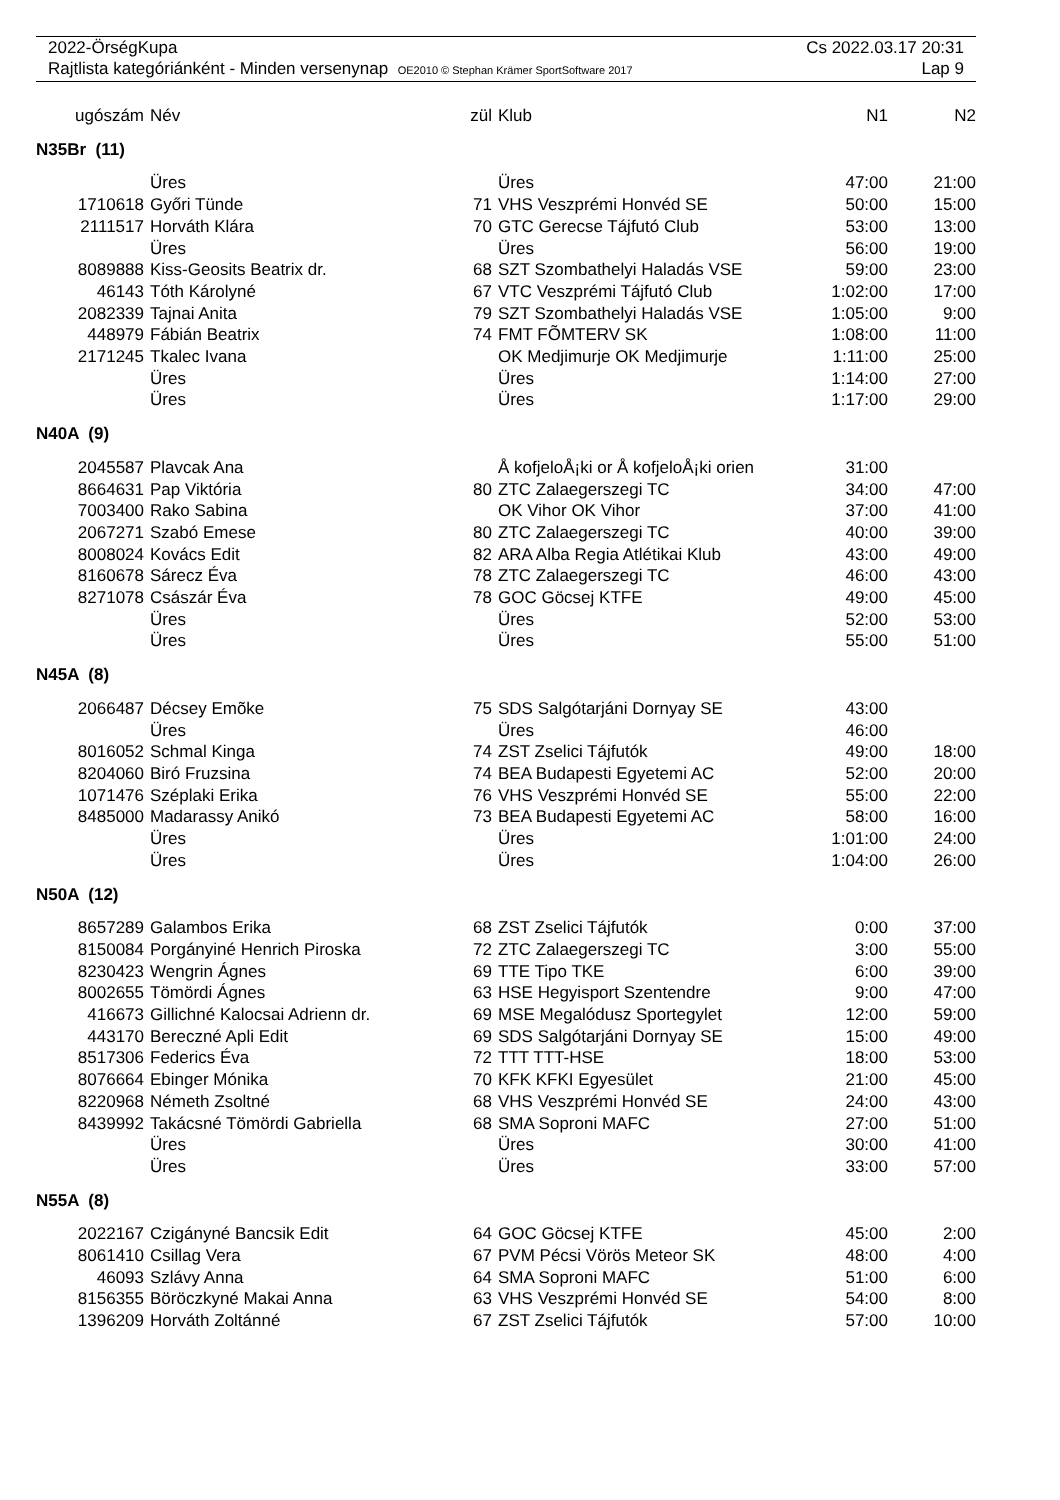2022-ÖrségKupa Cs 2022.03.17 20:31
Rajtlista kategóriánként - Minden versenynap OE2010 © Stephan Krämer SportSoftware 2017 Lap 9
| ugószám | Név | zül | Klub | N1 | N2 |
| --- | --- | --- | --- | --- | --- |
| N35Br (11) | | | | | |
| | Üres | | Üres | 47:00 | 21:00 |
| 1710618 | Győri Tünde | 71 | VHS Veszprémi Honvéd SE | 50:00 | 15:00 |
| 2111517 | Horváth Klára | 70 | GTC Gerecse Tájfutó Club | 53:00 | 13:00 |
| | Üres | | Üres | 56:00 | 19:00 |
| 8089888 | Kiss-Geosits Beatrix dr. | 68 | SZT Szombathelyi Haladás VSE | 59:00 | 23:00 |
| 46143 | Tóth Károlyné | 67 | VTC Veszprémi Tájfutó Club | 1:02:00 | 17:00 |
| 2082339 | Tajnai Anita | 79 | SZT Szombathelyi Haladás VSE | 1:05:00 | 9:00 |
| 448979 | Fábián Beatrix | 74 | FMT FÕMTERV SK | 1:08:00 | 11:00 |
| 2171245 | Tkalec Ivana | | OK Medjimurje OK Medjimurje | 1:11:00 | 25:00 |
| | Üres | | Üres | 1:14:00 | 27:00 |
| | Üres | | Üres | 1:17:00 | 29:00 |
| N40A (9) | | | | | |
| 2045587 | Plavcak Ana | | Å kofjeloÅ¡ki or Å kofjeloÅ¡ki orien | 31:00 | |
| 8664631 | Pap Viktória | 80 | ZTC Zalaegerszegi TC | 34:00 | 47:00 |
| 7003400 | Rako Sabina | | OK Vihor OK Vihor | 37:00 | 41:00 |
| 2067271 | Szabó Emese | 80 | ZTC Zalaegerszegi TC | 40:00 | 39:00 |
| 8008024 | Kovács Edit | 82 | ARA Alba Regia Atlétikai Klub | 43:00 | 49:00 |
| 8160678 | Sárecz Éva | 78 | ZTC Zalaegerszegi TC | 46:00 | 43:00 |
| 8271078 | Császár Éva | 78 | GOC Göcsej KTFE | 49:00 | 45:00 |
| | Üres | | Üres | 52:00 | 53:00 |
| | Üres | | Üres | 55:00 | 51:00 |
| N45A (8) | | | | | |
| 2066487 | Décsey Emõke | 75 | SDS Salgótarjáni Dornyay SE | 43:00 | |
| | Üres | | Üres | 46:00 | |
| 8016052 | Schmal Kinga | 74 | ZST Zselici Tájfutók | 49:00 | 18:00 |
| 8204060 | Biró Fruzsina | 74 | BEA Budapesti Egyetemi AC | 52:00 | 20:00 |
| 1071476 | Széplaki Erika | 76 | VHS Veszprémi Honvéd SE | 55:00 | 22:00 |
| 8485000 | Madarassy Anikó | 73 | BEA Budapesti Egyetemi AC | 58:00 | 16:00 |
| | Üres | | Üres | 1:01:00 | 24:00 |
| | Üres | | Üres | 1:04:00 | 26:00 |
| N50A (12) | | | | | |
| 8657289 | Galambos Erika | 68 | ZST Zselici Tájfutók | 0:00 | 37:00 |
| 8150084 | Porgányiné Henrich Piroska | 72 | ZTC Zalaegerszegi TC | 3:00 | 55:00 |
| 8230423 | Wengrin Ágnes | 69 | TTE Tipo TKE | 6:00 | 39:00 |
| 8002655 | Tömördi Ágnes | 63 | HSE Hegyisport Szentendre | 9:00 | 47:00 |
| 416673 | Gillichné Kalocsai Adrienn dr. | 69 | MSE Megalódusz Sportegylet | 12:00 | 59:00 |
| 443170 | Bereczné Apli Edit | 69 | SDS Salgótarjáni Dornyay SE | 15:00 | 49:00 |
| 8517306 | Federics Éva | 72 | TTT TTT-HSE | 18:00 | 53:00 |
| 8076664 | Ebinger Mónika | 70 | KFK KFKI Egyesület | 21:00 | 45:00 |
| 8220968 | Németh Zsoltné | 68 | VHS Veszprémi Honvéd SE | 24:00 | 43:00 |
| 8439992 | Takácsné Tömördi Gabriella | 68 | SMA Soproni MAFC | 27:00 | 51:00 |
| | Üres | | Üres | 30:00 | 41:00 |
| | Üres | | Üres | 33:00 | 57:00 |
| N55A (8) | | | | | |
| 2022167 | Czigányné Bancsik Edit | 64 | GOC Göcsej KTFE | 45:00 | 2:00 |
| 8061410 | Csillag Vera | 67 | PVM Pécsi Vörös Meteor SK | 48:00 | 4:00 |
| 46093 | Szlávy Anna | 64 | SMA Soproni MAFC | 51:00 | 6:00 |
| 8156355 | Böröczkyné Makai Anna | 63 | VHS Veszprémi Honvéd SE | 54:00 | 8:00 |
| 1396209 | Horváth Zoltánné | 67 | ZST Zselici Tájfutók | 57:00 | 10:00 |